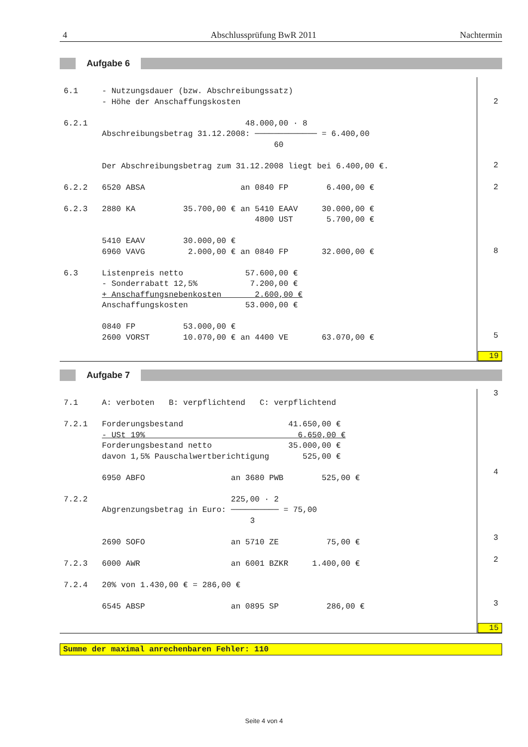4 Abschlussprüfung BwR 2011 Nachtermin
Aufgabe 6
6.1     - Nutzungsdauer (bzw. Abschreibungssatz)
        - Höhe der Anschaffungskosten

6.2.1                                 48.000,00 · 8
        Abschreibungsbetrag 31.12.2008: ───────────── = 6.400,00
                                            60

        Der Abschreibungsbetrag zum 31.12.2008 liegt bei 6.400,00 €.

6.2.2   6520 ABSA                    an 0840 FP        6.400,00 €

6.2.3   2880 KA          35.700,00 € an 5410 EAAV     30.000,00 €
                                        4800 UST       5.700,00 €

        5410 EAAV        30.000,00 €
        6960 VAVG         2.000,00 € an 0840 FP       32.000,00 €

6.3     Listenpreis netto             57.600,00 €
        - Sonderrabatt 12,5%           7.200,00 €
        + Anschaffungsnebenkosten       2.600,00 €
        Anschaffungskosten            53.000,00 €

        0840 FP          53.000,00 €
        2600 VORST       10.070,00 € an 4400 VE       63.070,00 €
2
2
2
8
5
19
Aufgabe 7
7.1     A: verboten   B: verpflichtend   C: verpflichtend

7.2.1   Forderungsbestand                      41.650,00 €
        - USt 19%                                6.650,00 €
        Forderungsbestand netto                35.000,00 €
        davon 1,5% Pauschalwertberichtigung       525,00 €

        6950 ABFO                  an 3680 PWB        525,00 €

7.2.2                              225,00 · 2
        Abgrenzungsbetrag in Euro: ────────── = 75,00
                                       3

        2690 SOFO                  an 5710 ZE          75,00 €

7.2.3   6000 AWR                   an 6001 BZKR     1.400,00 €

7.2.4   20% von 1.430,00 € = 286,00 €

        6545 ABSP                  an 0895 SP          286,00 €
3
4
3
2
3
15
Summe der maximal anrechenbaren Fehler: 110
Seite 4 von 4